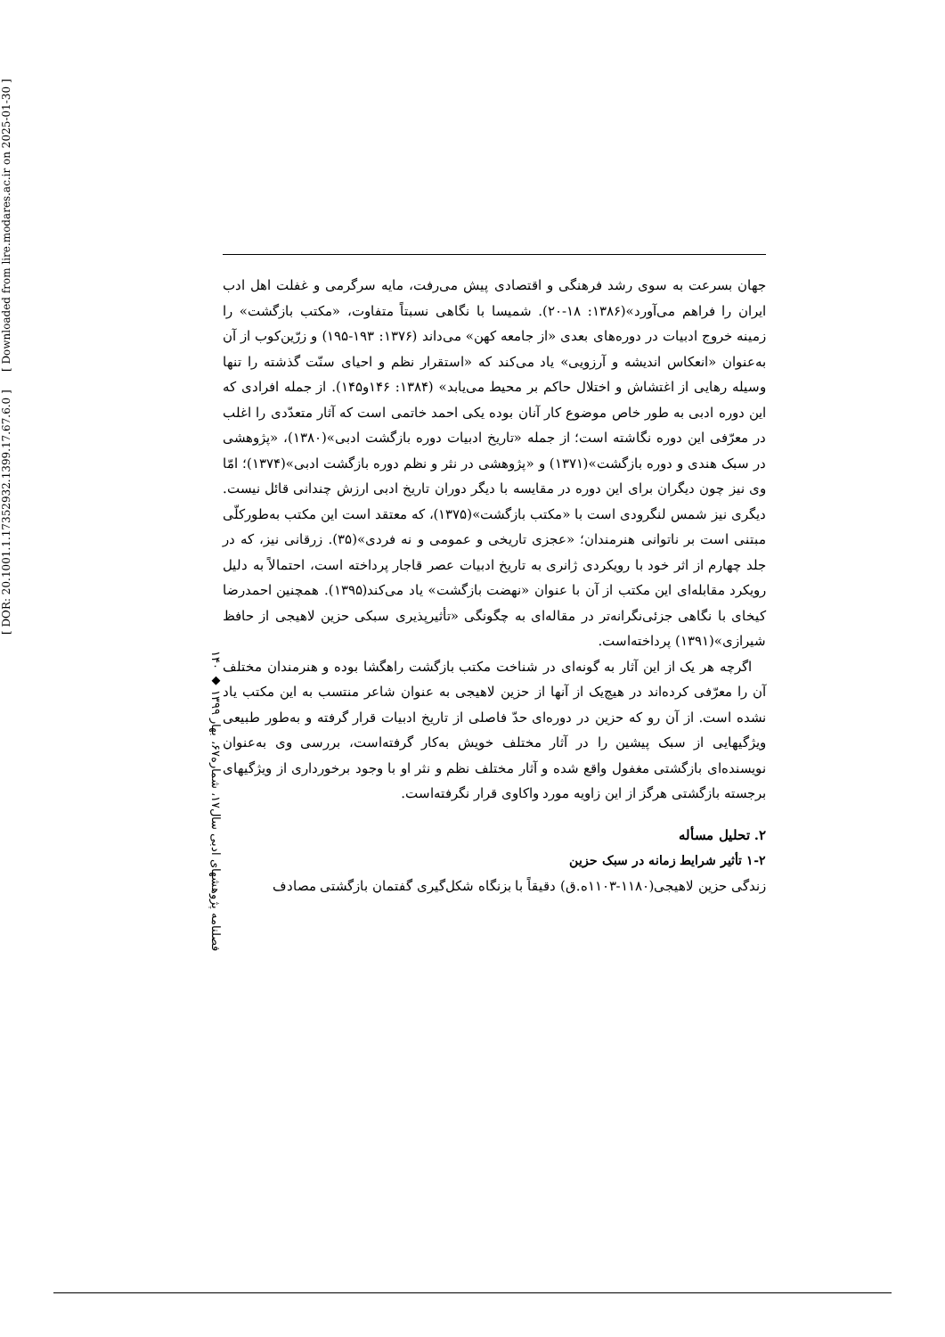[ DOR: 20.1001.1.17352932.1399.17.67.6.0 ] [ Downloaded from lire.modares.ac.ir on 2025-01-30 ]
۱۴۰ ◆ فصلنامه پژوهشهای ادبی سال۱۷، شماره۶۷، بهار ۱۳۹۹
جهان بسرعت به سوی رشد فرهنگی و اقتصادی پیش می‌رفت، مایه سرگرمی و غفلت اهل ادب ایران را فراهم می‌آورد»(۱۳۸۶: ۱۸-۲۰). شمیسا با نگاهی نسبتاً متفاوت، «مکتب بازگشت» را زمینه خروج ادبیات در دوره‌های بعدی «از جامعه کهن» می‌داند (۱۳۷۶: ۱۹۳-۱۹۵) و زرّین‌کوب از آن به‌عنوان «انعکاس اندیشه و آرزویی» یاد می‌کند که «استقرار نظم و احیای سنّت گذشته را تنها وسیله رهایی از اغتشاش و اختلال حاکم بر محیط می‌یابد» (۱۳۸۴: ۱۴۶و۱۴۵). از جمله افرادی که این دوره ادبی به طور خاص موضوع کار آنان بوده یکی احمد خاتمی است که آثار متعدّدی را اغلب در معرّفی این دوره نگاشته است؛ از جمله «تاریخ ادبیات دوره بازگشت ادبی»(۱۳۸۰)، «پژوهشی در سبک هندی و دوره بازگشت»(۱۳۷۱) و «پژوهشی در نثر و نظم دوره بازگشت ادبی»(۱۳۷۴)؛ امّا وی نیز چون دیگران برای این دوره در مقایسه با دیگر دوران تاریخ ادبی ارزش چندانی قائل نیست. دیگری نیز شمس لنگرودی است با «مکتب بازگشت»(۱۳۷۵)، که معتقد است این مکتب به‌طورکلّی مبتنی است بر ناتوانی هنرمندان؛ «عجزی تاریخی و عمومی و نه فردی»(۳۵). زرقانی نیز، که در جلد چهارم از اثر خود با رویکردی ژانری به تاریخ ادبیات عصر قاجار پرداخته است، احتمالاً به دلیل رویکرد مقابله‌ای این مکتب از آن با عنوان «نهضت بازگشت» یاد می‌کند(۱۳۹۵). همچنین احمدرضا کیخای با نگاهی جزئی‌نگرانه‌تر در مقاله‌ای به چگونگی «تأثیرپذیری سبکی حزین لاهیجی از حافظ شیرازی»(۱۳۹۱) پرداخته‌است.
اگرچه هر یک از این آثار به گونه‌ای در شناخت مکتب بازگشت راهگشا بوده و هنرمندان مختلف آن را معرّفی کرده‌اند در هیچ‌یک از آنها از حزین لاهیجی به عنوان شاعر منتسب به این مکتب یاد نشده است. از آن رو که حزین در دوره‌ای حدّ فاصلی از تاریخ ادبیات قرار گرفته و به‌طور طبیعی ویژگیهایی از سبک پیشین را در آثار مختلف خویش به‌کار گرفته‌است، بررسی وی به‌عنوان نویسنده‌ای بازگشتی مغفول واقع شده و آثار مختلف نظم و نثر او با وجود برخورداری از ویژگیهای برجسته بازگشتی هرگز از این زاویه مورد واکاوی قرار نگرفته‌است.
۲. تحلیل مسأله
۱-۲ تأثیر شرایط زمانه در سبک حزین
زندگی حزین لاهیجی(۱۱۸۰-۱۱۰۳ه.ق) دقیقاً با بزنگاه شکل‌گیری گفتمان بازگشتی مصادف